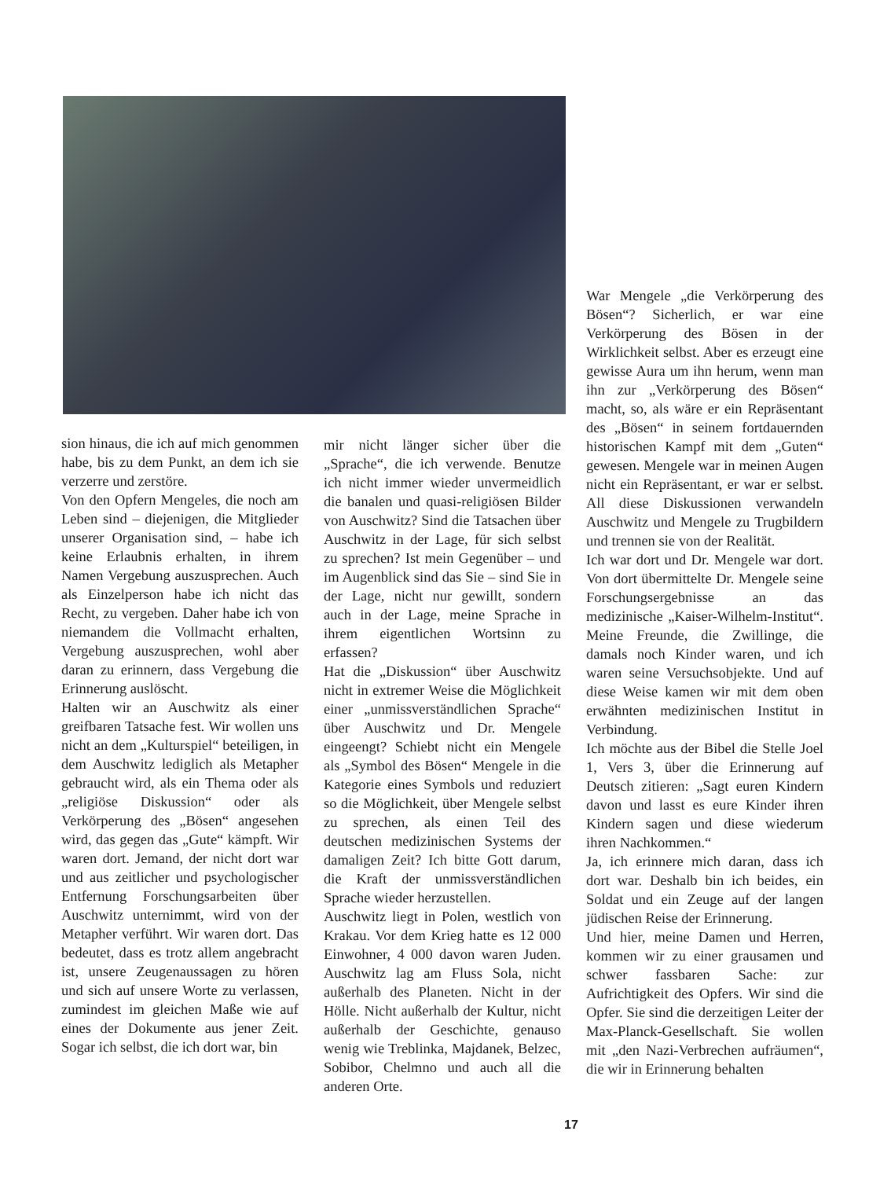sion hinaus, die ich auf mich genommen habe, bis zu dem Punkt, an dem ich sie verzerre und zerstöre.
Von den Opfern Mengeles, die noch am Leben sind – diejenigen, die Mitglieder unserer Organisation sind, – habe ich keine Erlaubnis erhalten, in ihrem Namen Vergebung auszusprechen. Auch als Einzelperson habe ich nicht das Recht, zu vergeben. Daher habe ich von niemandem die Vollmacht erhalten, Vergebung auszusprechen, wohl aber daran zu erinnern, dass Vergebung die Erinnerung auslöscht.
Halten wir an Auschwitz als einer greifbaren Tatsache fest. Wir wollen uns nicht an dem „Kulturspiel“ beteiligen, in dem Auschwitz lediglich als Metapher gebraucht wird, als ein Thema oder als „religiöse Diskussion“ oder als Verkörperung des „Bösen“ angesehen wird, das gegen das „Gute“ kämpft. Wir waren dort. Jemand, der nicht dort war und aus zeitlicher und psychologischer Entfernung Forschungsarbeiten über Auschwitz unternimmt, wird von der Metapher verführt. Wir waren dort. Das bedeutet, dass es trotz allem angebracht ist, unsere Zeugenaussagen zu hören und sich auf unsere Worte zu verlassen, zumindest im gleichen Maße wie auf eines der Dokumente aus jener Zeit. Sogar ich selbst, die ich dort war, bin
mir nicht länger sicher über die „Sprache“, die ich verwende. Benutze ich nicht immer wieder unvermeidlich die banalen und quasi-religiösen Bilder von Auschwitz? Sind die Tatsachen über Auschwitz in der Lage, für sich selbst zu sprechen? Ist mein Gegenüber – und im Augenblick sind das Sie – sind Sie in der Lage, nicht nur gewillt, sondern auch in der Lage, meine Sprache in ihrem eigentlichen Wortsinn zu erfassen?
Hat die „Diskussion“ über Auschwitz nicht in extremer Weise die Möglichkeit einer „unmissverständlichen Sprache“ über Auschwitz und Dr. Mengele eingeengt? Schiebt nicht ein Mengele als „Symbol des Bösen“ Mengele in die Kategorie eines Symbols und reduziert so die Möglichkeit, über Mengele selbst zu sprechen, als einen Teil des deutschen medizinischen Systems der damaligen Zeit? Ich bitte Gott darum, die Kraft der unmissverständlichen Sprache wieder herzustellen.
Auschwitz liegt in Polen, westlich von Krakau. Vor dem Krieg hatte es 12 000 Einwohner, 4 000 davon waren Juden. Auschwitz lag am Fluss Sola, nicht außerhalb des Planeten. Nicht in der Hölle. Nicht außerhalb der Kultur, nicht außerhalb der Geschichte, genauso wenig wie Treblinka, Majdanek, Belzec, Sobibor, Chelmno und auch all die anderen Orte.
War Mengele „die Verkörperung des Bösen“? Sicherlich, er war eine Verkörperung des Bösen in der Wirklichkeit selbst. Aber es erzeugt eine gewisse Aura um ihn herum, wenn man ihn zur „Verkörperung des Bösen“ macht, so, als wäre er ein Repräsentant des „Bösen“ in seinem fortdauernden historischen Kampf mit dem „Guten“ gewesen. Mengele war in meinen Augen nicht ein Repräsentant, er war er selbst. All diese Diskussionen verwandeln Auschwitz und Mengele zu Trugbildern und trennen sie von der Realität.
Ich war dort und Dr. Mengele war dort. Von dort übermittelte Dr. Mengele seine Forschungsergebnisse an das medizinische „Kaiser-Wilhelm-Institut“. Meine Freunde, die Zwillinge, die damals noch Kinder waren, und ich waren seine Versuchsobjekte. Und auf diese Weise kamen wir mit dem oben erwähnten medizinischen Institut in Verbindung.
Ich möchte aus der Bibel die Stelle Joel 1, Vers 3, über die Erinnerung auf Deutsch zitieren: „Sagt euren Kindern davon und lasst es eure Kinder ihren Kindern sagen und diese wiederum ihren Nachkommen.“
Ja, ich erinnere mich daran, dass ich dort war. Deshalb bin ich beides, ein Soldat und ein Zeuge auf der langen jüdischen Reise der Erinnerung.
Und hier, meine Damen und Herren, kommen wir zu einer grausamen und schwer fassbaren Sache: zur Aufrichtigkeit des Opfers. Wir sind die Opfer. Sie sind die derzeitigen Leiter der Max-Planck-Gesellschaft. Sie wollen mit „den Nazi-Verbrechen aufräumen“, die wir in Erinnerung behalten
17